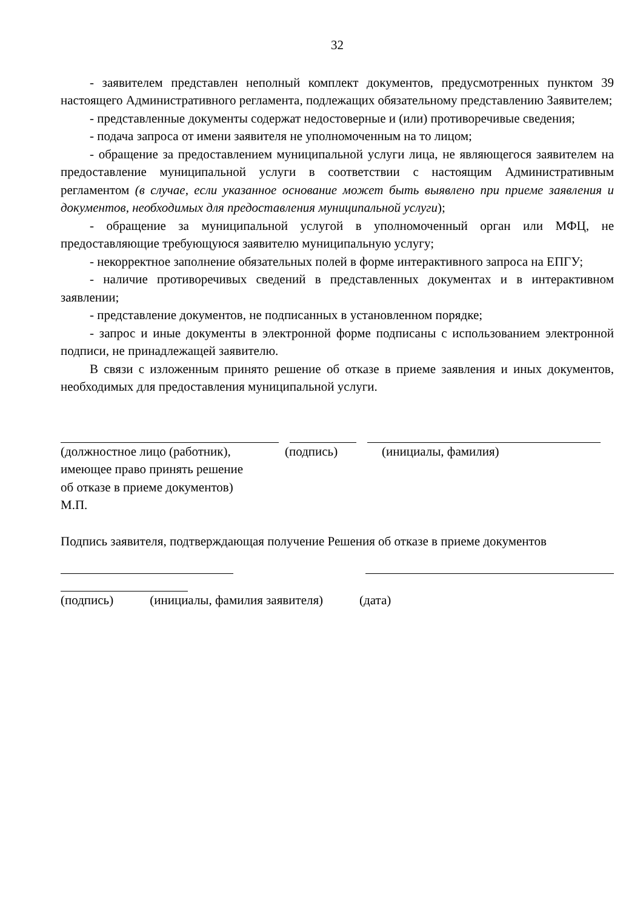32
- заявителем представлен неполный комплект документов, предусмотренных пунктом 39 настоящего Административного регламента, подлежащих обязательному представлению Заявителем;
- представленные документы содержат недостоверные и (или) противоречивые сведения;
- подача запроса от имени заявителя не уполномоченным на то лицом;
- обращение за предоставлением муниципальной услуги лица, не являющегося заявителем на предоставление муниципальной услуги в соответствии с настоящим Административным регламентом (в случае, если указанное основание может быть выявлено при приеме заявления и документов, необходимых для предоставления муниципальной услуги);
- обращение за муниципальной услугой в уполномоченный орган или МФЦ, не предоставляющие требующуюся заявителю муниципальную услугу;
- некорректное заполнение обязательных полей в форме интерактивного запроса на ЕПГУ;
- наличие противоречивых сведений в представленных документах и в интерактивном заявлении;
- представление документов, не подписанных в установленном порядке;
- запрос и иные документы в электронной форме подписаны с использованием электронной подписи, не принадлежащей заявителю.
В связи с изложенным принято решение об отказе в приеме заявления и иных документов, необходимых для предоставления муниципальной услуги.
(должностное лицо (работник),
имеющее право принять решение
об отказе в приеме документов)
М.П.
(подпись) (инициалы, фамилия)
Подпись заявителя, подтверждающая получение Решения об отказе в приеме документов
(подпись) (инициалы, фамилия заявителя) (дата)